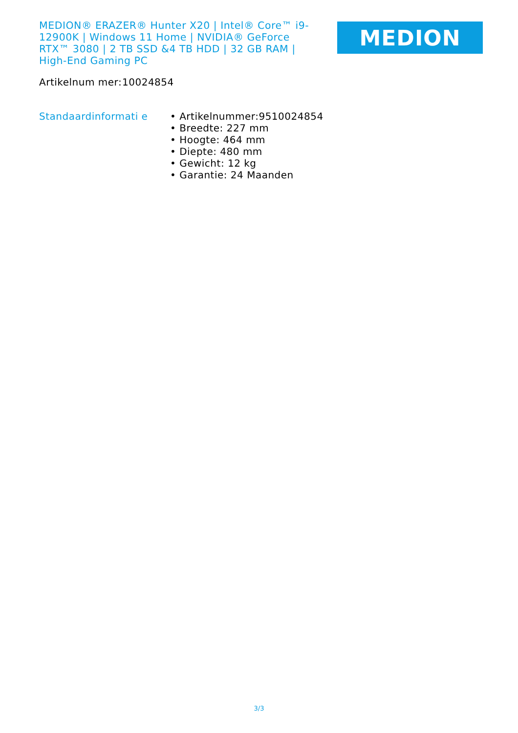MEDION® ERAZER® Hunter X20 | Intel® Core™ i9-12900K | Windows 11 Home | NVIDIA® GeForce RTX™ 3080 | 2 TB SSD &4 TB HDD | 32 GB RAM | High-End Gaming PC
MEDION
| Artikelnum mer: | 10024854 |
| Standaardinformati e | • Artikelnummer:9510024854 • Breedte: 227 mm • Hoogte: 464 mm • Diepte: 480 mm • Gewicht: 12 kg • Garantie: 24 Maanden |
3/3